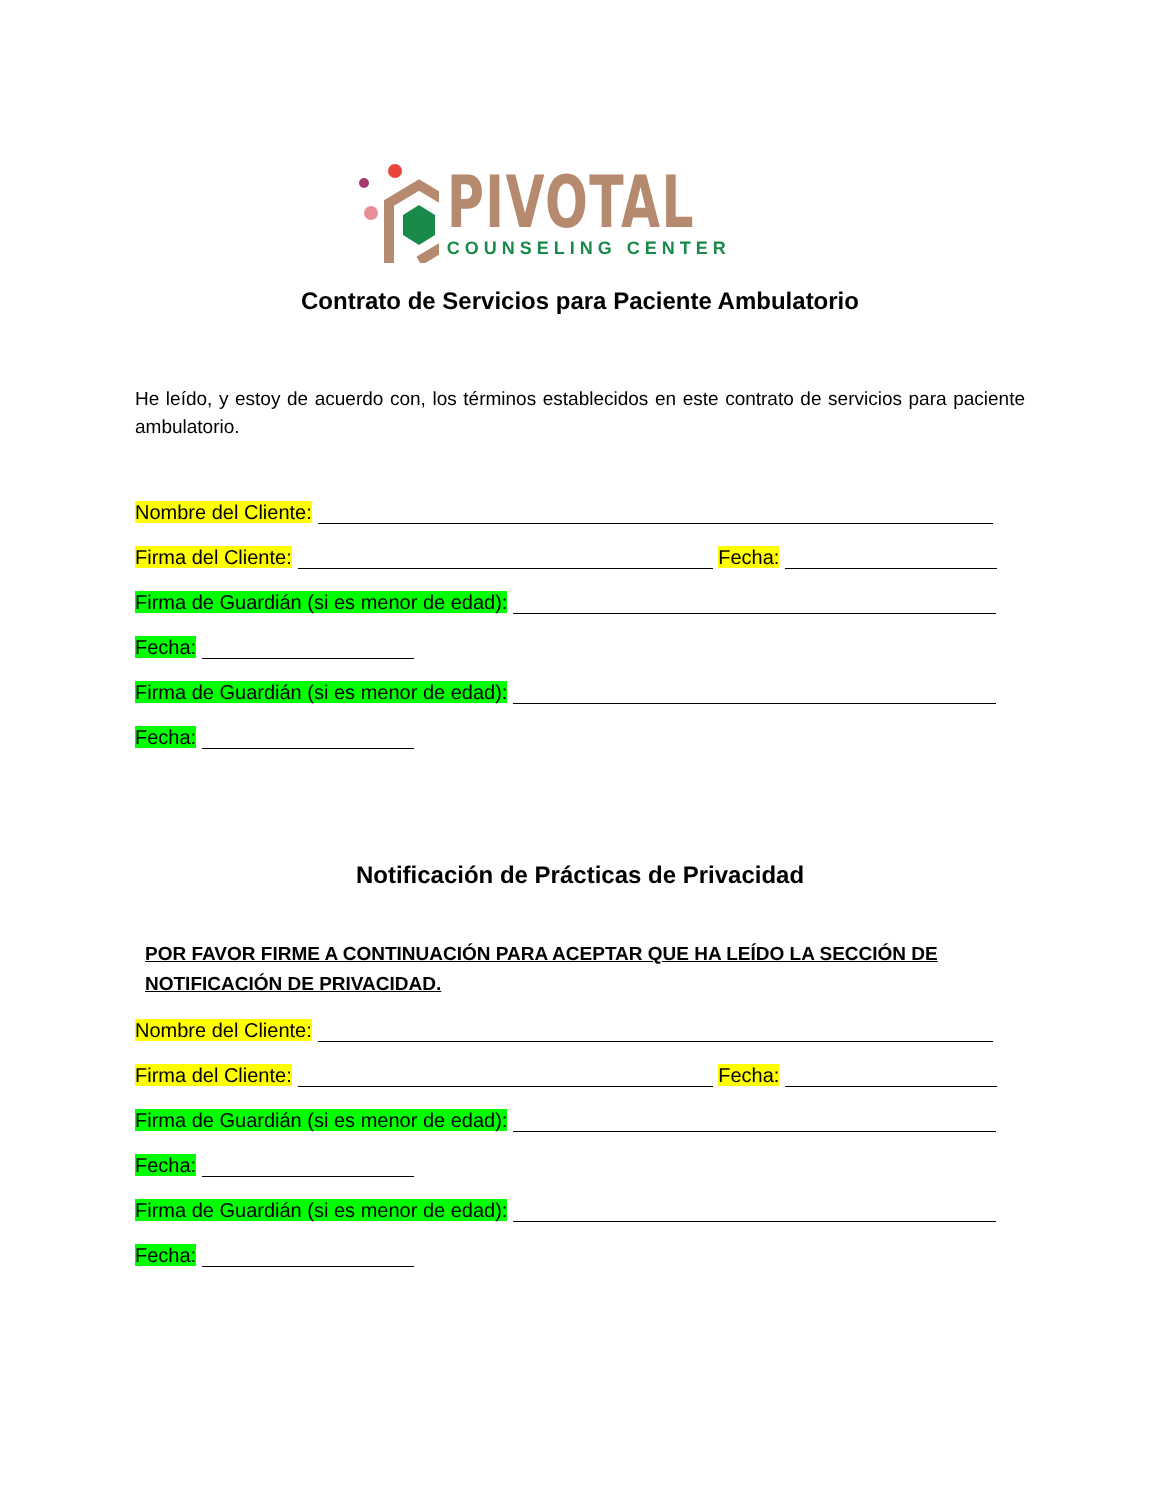PIVOTAL
COUNSELING CENTER
Contrato de Servicios para Paciente Ambulatorio
He leído, y estoy de acuerdo con, los términos establecidos en este contrato de servicios para paciente ambulatorio.
Nombre del Cliente:
Firma del Cliente: Fecha:
Firma de Guardián (si es menor de edad):
Fecha:
Firma de Guardián (si es menor de edad):
Fecha:
Notificación de Prácticas de Privacidad
POR FAVOR FIRME A CONTINUACIÓN PARA ACEPTAR QUE HA LEÍDO LA SECCIÓN DE NOTIFICACIÓN DE PRIVACIDAD.
Nombre del Cliente:
Firma del Cliente: Fecha:
Firma de Guardián (si es menor de edad):
Fecha:
Firma de Guardián (si es menor de edad):
Fecha: